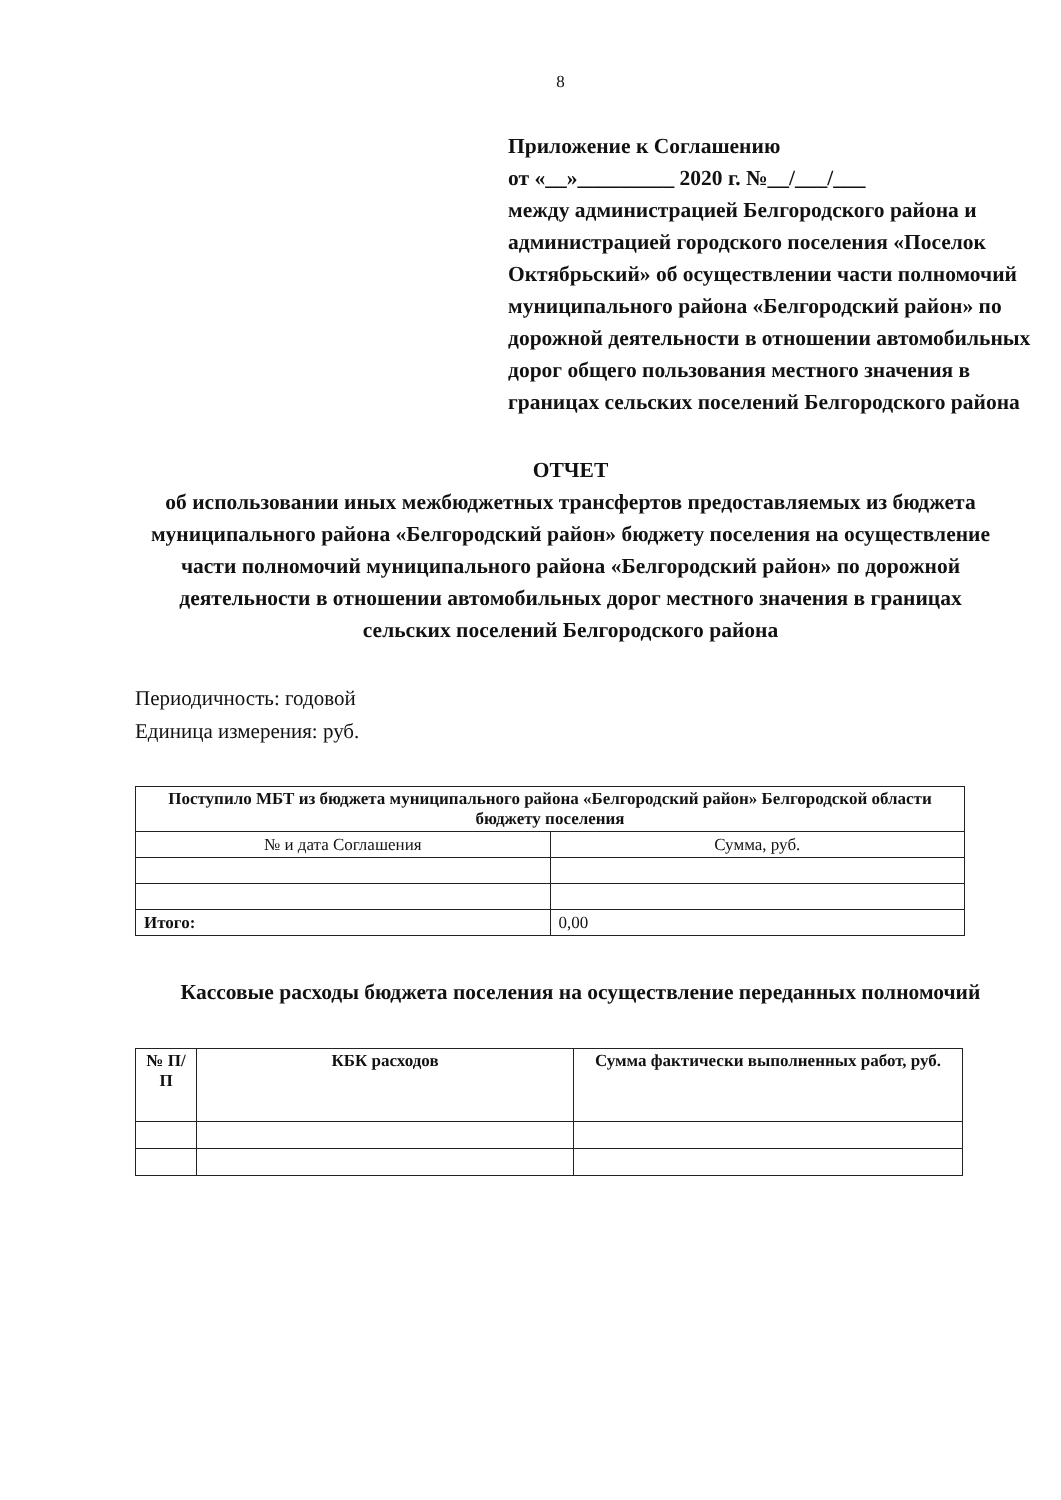8
Приложение к Соглашению
от «__»_________ 2020 г. №__/___/___
между администрацией Белгородского района и администрацией городского поселения «Поселок Октябрьский» об осуществлении части полномочий муниципального района «Белгородский район» по дорожной деятельности в отношении автомобильных дорог общего пользования местного значения в границах сельских поселений Белгородского района
ОТЧЕТ
об использовании иных межбюджетных трансфертов предоставляемых из бюджета муниципального района «Белгородский район» бюджету поселения на осуществление части полномочий муниципального района «Белгородский район» по дорожной деятельности в отношении автомобильных дорог местного значения в границах сельских поселений Белгородского района
Периодичность: годовой
Единица измерения: руб.
| Поступило МБТ из бюджета муниципального района «Белгородский район» Белгородской области бюджету поселения | |
| --- | --- |
| № и дата Соглашения | Сумма, руб. |
| Итого: | 0,00 |
Кассовые расходы бюджета поселения на осуществление переданных полномочий
| № П/П | КБК расходов | Сумма фактически выполненных работ, руб. |
| --- | --- | --- |